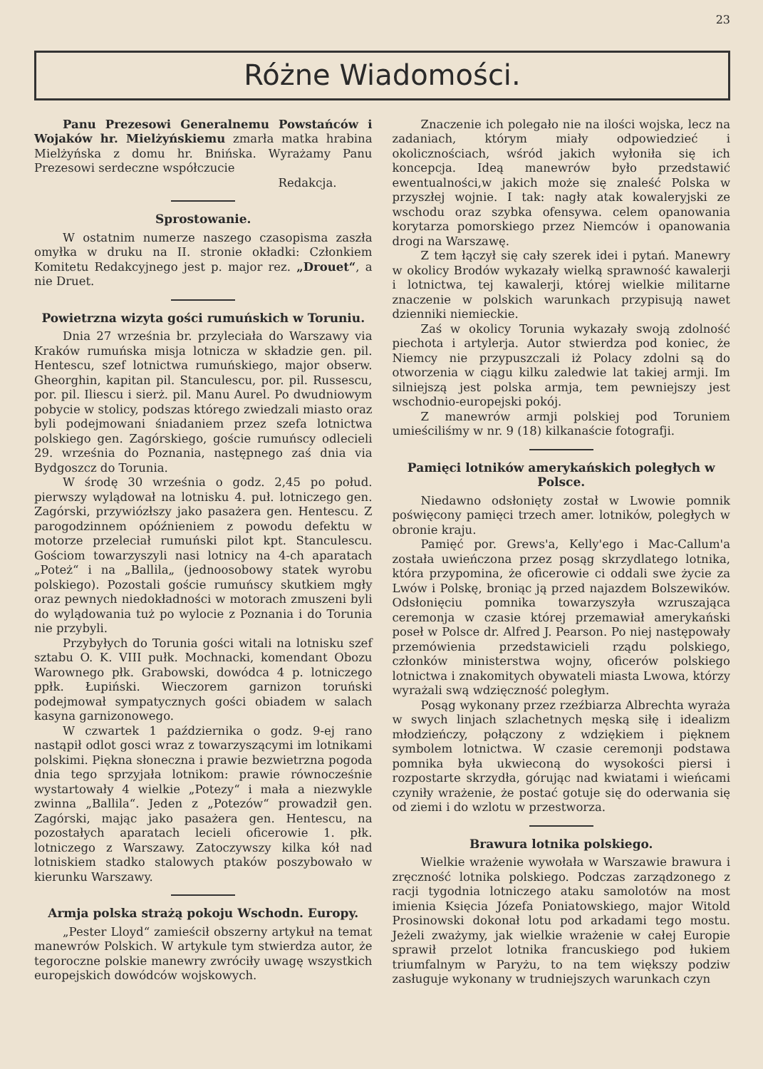23
Różne Wiadomości.
Panu Prezesowi Generalnemu Powstańców i Wojaków hr. Mielżyńskiemu zmarła matka hrabina Mielżyńska z domu hr. Bnińska. Wyrażamy Panu Prezesowi serdeczne współczucie
Redakcja.
Sprostowanie.
W ostatnim numerze naszego czasopisma zaszła omyłka w druku na II. stronie okładki: Członkiem Komitetu Redakcyjnego jest p. major rez. „Drouet“, a nie Druet.
Powietrzna wizyta gości rumuńskich w Toruniu.
Dnia 27 września br. przyleciała do Warszawy via Kraków rumuńska misja lotnicza w składzie gen. pil. Hentescu, szef lotnictwa rumuńskiego, major obserw. Gheorghin, kapitan pil. Stanculescu, por. pil. Russescu, por. pil. Iliescu i sierż. pil. Manu Aurel. Po dwudniowym pobycie w stolicy, podszas którego zwiedzali miasto oraz byli podejmowani śniadaniem przez szefa lotnictwa polskiego gen. Zagórskiego, goście rumuńscy odlecieli 29. września do Poznania, następnego zaś dnia via Bydgoszcz do Torunia.
W środę 30 września o godz. 2,45 po połud. pierwszy wylądował na lotnisku 4. puł. lotniczego gen. Zagórski, przywiózłszy jako pasażera gen. Hentescu. Z parogodzinnem opóźnieniem z powodu defektu w motorze przeleciał rumuński pilot kpt. Stanculescu. Gościom towarzyszyli nasi lotnicy na 4-ch aparatach „Poteż“ i na „Ballila„ (jednoosobowy statek wyrobu polskiego). Pozostali goście rumuńscy skutkiem mgły oraz pewnych niedokładności w motorach zmuszeni byli do wylądowania tuż po wylocie z Poznania i do Torunia nie przybyli.
Przybyłych do Torunia gości witali na lotnisku szef sztabu O. K. VIII pułk. Mochnacki, komendant Obozu Warownego płk. Grabowski, dowódca 4 p. lotniczego ppłk. Łupiński. Wieczorem garnizon toruński podejmował sympatycznych gości obiadem w salach kasyna garnizonowego.
W czwartek 1 października o godz. 9-ej rano nastąpił odlot gosci wraz z towarzyszącymi im lotnikami polskimi. Piękna słoneczna i prawie bezwietrzna pogoda dnia tego sprzyjała lotnikom: prawie równocześnie wystartowały 4 wielkie „Potezy“ i mała a niezwykle zwinna „Ballila“. Jeden z „Potezów“ prowadził gen. Zagórski, mając jako pasażera gen. Hentescu, na pozostałych aparatach lecieli oficerowie 1. płk. lotniczego z Warszawy. Zatoczywszy kilka kół nad lotniskiem stadko stalowych ptaków poszybowało w kierunku Warszawy.
Armja polska strażą pokoju Wschodn. Europy.
„Pester Lloyd“ zamieścił obszerny artykuł na temat manewrów Polskich. W artykule tym stwierdza autor, że tegoroczne polskie manewry zwróciły uwagę wszystkich europejskich dowódców wojskowych.
Znaczenie ich polegało nie na ilości wojska, lecz na zadaniach, którym miały odpowiedzieć i okolicznościach, wśród jakich wyłoniła się ich koncepcja. Ideą manewrów było przedstawić ewentualności,w jakich może się znaleść Polska w przyszłej wojnie. I tak: nagły atak kowaleryjski ze wschodu oraz szybka ofensywa. celem opanowania korytarza pomorskiego przez Niemców i opanowania drogi na Warszawę.
Z tem łączył się cały szerek idei i pytań. Manewry w okolicy Brodów wykazały wielką sprawność kawalerji i lotnictwa, tej kawalerji, której wielkie militarne znaczenie w polskich warunkach przypisują nawet dzienniki niemieckie.
Zaś w okolicy Torunia wykazały swoją zdolność piechota i artylerja. Autor stwierdza pod koniec, że Niemcy nie przypuszczali iż Polacy zdolni są do otworzenia w ciągu kilku zaledwie lat takiej armji. Im silniejszą jest polska armja, tem pewniejszy jest wschodnio-europejski pokój.
Z manewrów armji polskiej pod Toruniem umieściliśmy w nr. 9 (18) kilkanaście fotografji.
Pamięci lotników amerykańskich poległych w Polsce.
Niedawno odsłonięty został w Lwowie pomnik poświęcony pamięci trzech amer. lotników, poległych w obronie kraju.
Pamięć por. Grews'a, Kelly'ego i Mac-Callum'a została uwieńczona przez posąg skrzydlatego lotnika, która przypomina, że oficerowie ci oddali swe życie za Lwów i Polskę, broniąc ją przed najazdem Bolszewików. Odsłonięciu pomnika towarzyszyła wzruszająca ceremonja w czasie której przemawiał amerykański poseł w Polsce dr. Alfred J. Pearson. Po niej następowały przemówienia przedstawicieli rządu polskiego, członków ministerstwa wojny, oficerów polskiego lotnictwa i znakomitych obywateli miasta Lwowa, którzy wyrażali swą wdzięczność poległym.
Posąg wykonany przez rzeźbiarza Albrechta wyraża w swych linjach szlachetnych męską siłę i idealizm młodzieńczy, połączony z wdziękiem i pięknem symbolem lotnictwa. W czasie ceremonji podstawa pomnika była ukwieconą do wysokości piersi i rozpostarte skrzydła, górując nad kwiatami i wieńcami czyniły wrażenie, że postać gotuje się do oderwania się od ziemi i do wzlotu w przestworza.
Brawura lotnika polskiego.
Wielkie wrażenie wywołała w Warszawie brawura i zręczność lotnika polskiego. Podczas zarządzonego z racji tygodnia lotniczego ataku samolotów na most imienia Księcia Józefa Poniatowskiego, major Witold Prosinowski dokonał lotu pod arkadami tego mostu. Jeżeli zważymy, jak wielkie wrażenie w całej Europie sprawił przelot lotnika francuskiego pod łukiem triumfalnym w Paryżu, to na tem większy podziw zasługuje wykonany w trudniejszych warunkach czyn